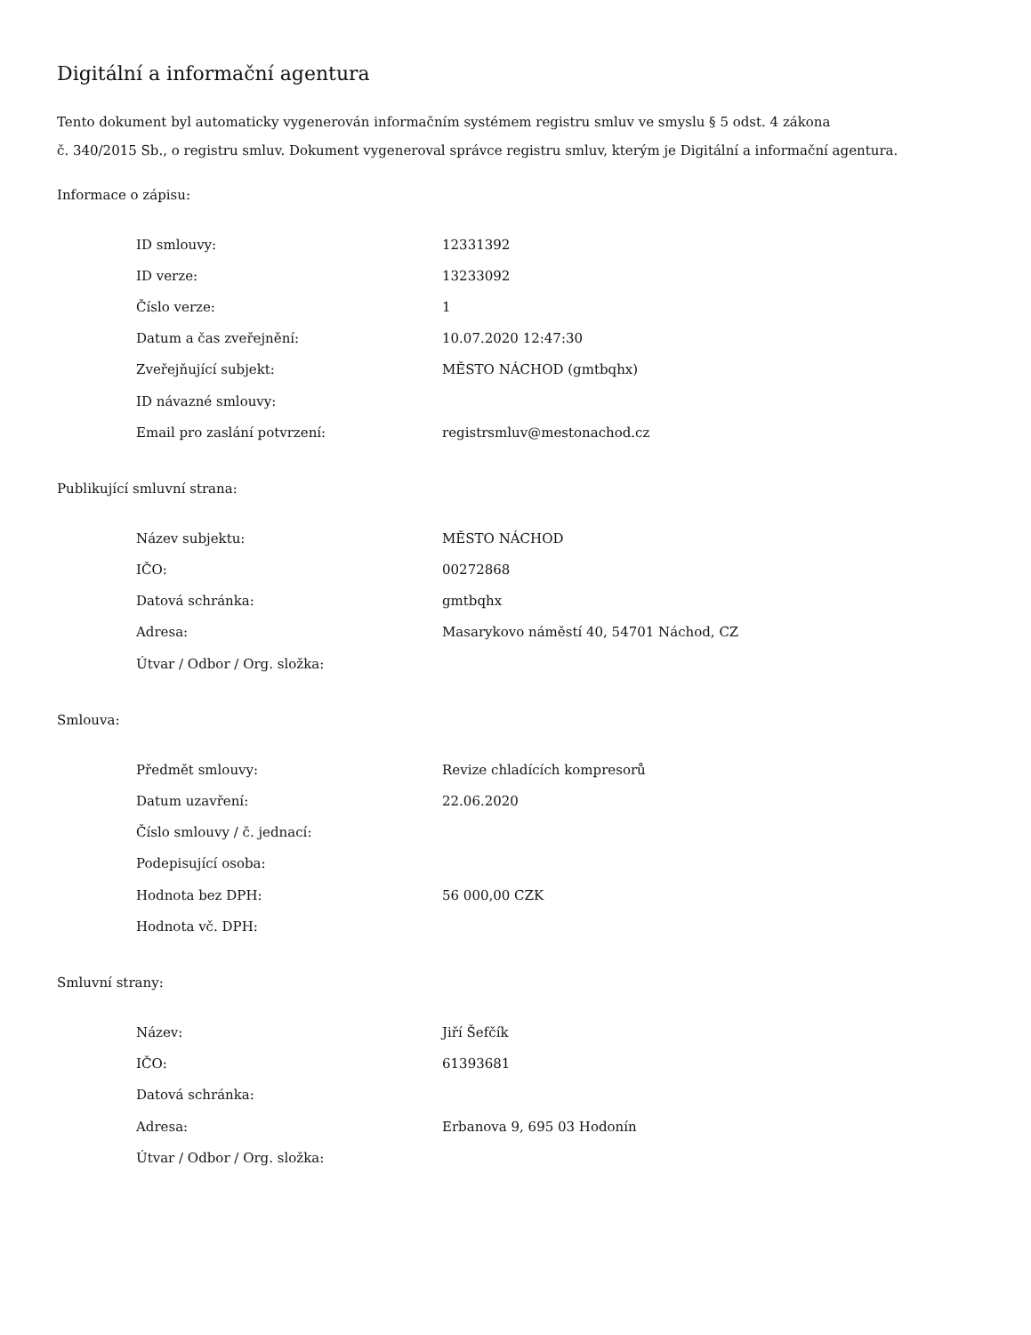Digitální a informační agentura
Tento dokument byl automaticky vygenerován informačním systémem registru smluv ve smyslu § 5 odst. 4 zákona
č. 340/2015 Sb., o registru smluv. Dokument vygeneroval správce registru smluv, kterým je Digitální a informační agentura.
Informace o zápisu:
| ID smlouvy: | 12331392 |
| ID verze: | 13233092 |
| Číslo verze: | 1 |
| Datum a čas zveřejnění: | 10.07.2020 12:47:30 |
| Zveřejňující subjekt: | MĚSTO NÁCHOD (gmtbqhx) |
| ID návazné smlouvy: | |
| Email pro zaslání potvrzení: | registrsmluv@mestonachod.cz |
Publikující smluvní strana:
| Název subjektu: | MĚSTO NÁCHOD |
| IČO: | 00272868 |
| Datová schránka: | gmtbqhx |
| Adresa: | Masarykovo náměstí 40, 54701 Náchod, CZ |
| Útvar / Odbor / Org. složka: | |
Smlouva:
| Předmět smlouvy: | Revize chladících kompresorů |
| Datum uzavření: | 22.06.2020 |
| Číslo smlouvy / č. jednací: | |
| Podepisující osoba: | |
| Hodnota bez DPH: | 56 000,00 CZK |
| Hodnota vč. DPH: | |
Smluvní strany:
| Název: | Jiří Šefčík |
| IČO: | 61393681 |
| Datová schránka: | |
| Adresa: | Erbanova 9, 695 03 Hodonín |
| Útvar / Odbor / Org. složka: | |